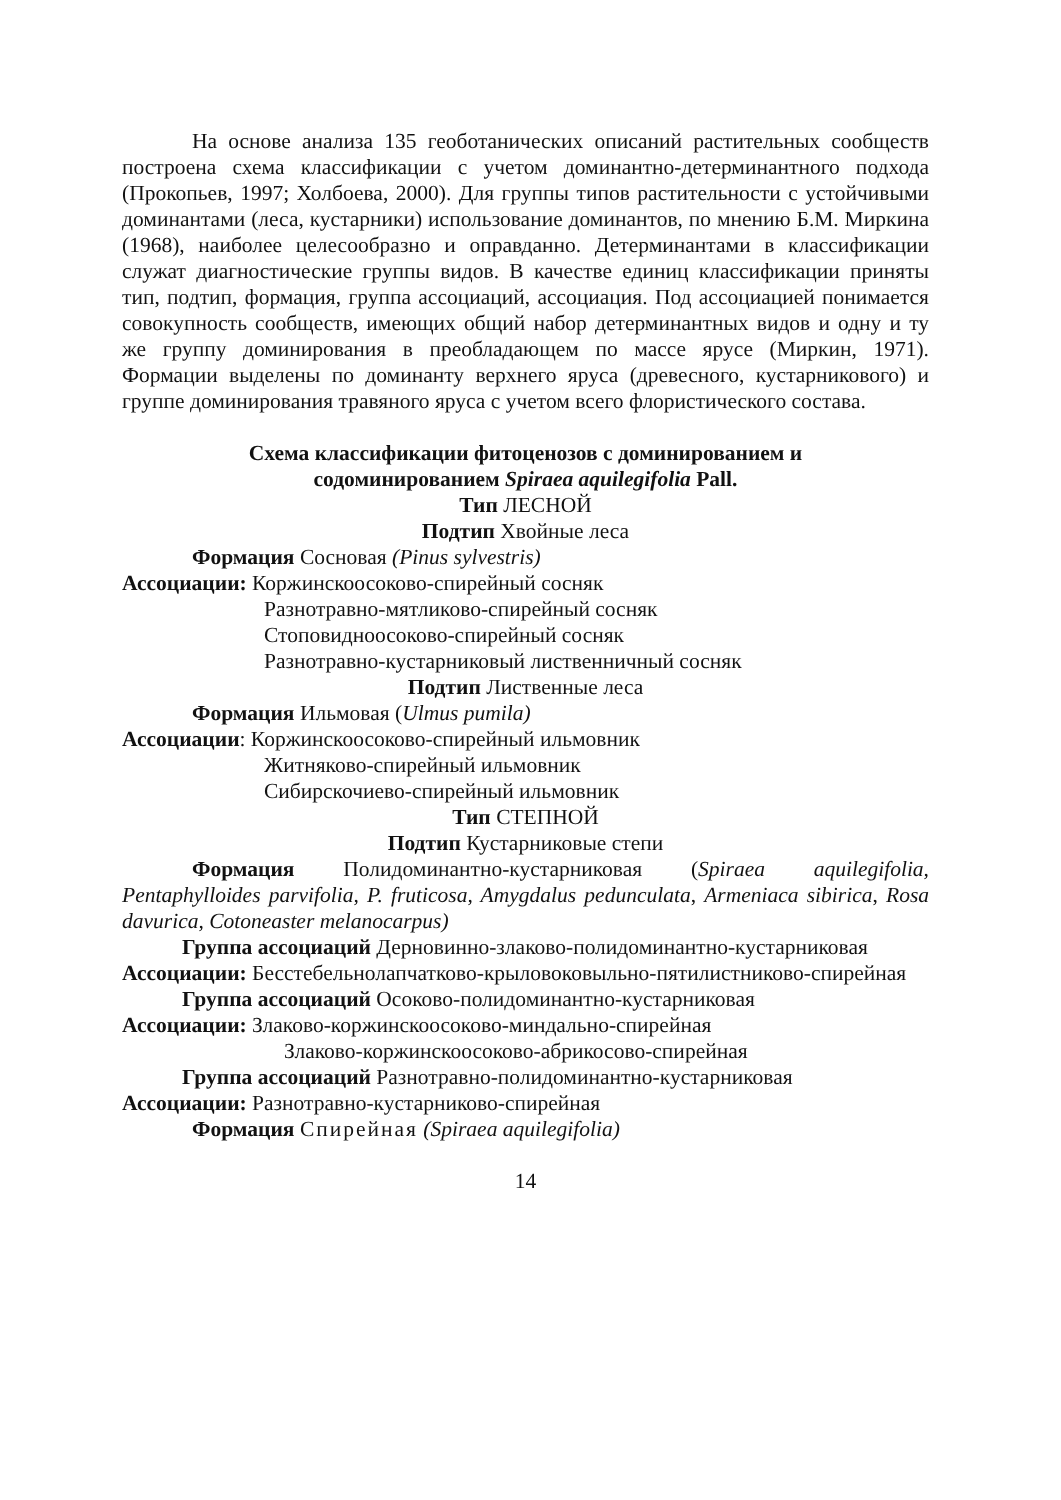На основе анализа 135 геоботанических описаний растительных сообществ построена схема классификации с учетом доминантно-детерминантного подхода (Прокопьев, 1997; Холбоева, 2000). Для группы типов растительности с устойчивыми доминантами (леса, кустарники) использование доминантов, по мнению Б.М. Миркина (1968), наиболее целесообразно и оправданно. Детерминантами в классификации служат диагностические группы видов. В качестве единиц классификации приняты тип, подтип, формация, группа ассоциаций, ассоциация. Под ассоциацией понимается совокупность сообществ, имеющих общий набор детерминантных видов и одну и ту же группу доминирования в преобладающем по массе ярусе (Миркин, 1971). Формации выделены по доминанту верхнего яруса (древесного, кустарникового) и группе доминирования травяного яруса с учетом всего флористического состава.
Схема классификации фитоценозов с доминированием и
содоминированием Spiraea aquilegifolia Pall.
Тип ЛЕСНОЙ
Подтип Хвойные леса
Формация Сосновая (Pinus sylvestris)
Ассоциации: Коржинскоосоково-спирейный сосняк
Разнотравно-мятликово-спирейный сосняк
Стоповидноосоково-спирейный сосняк
Разнотравно-кустарниковый лиственничный сосняк
Подтип Лиственные леса
Формация Ильмовая (Ulmus pumila)
Ассоциации: Коржинскоосоково-спирейный ильмовник
Житняково-спирейный ильмовник
Сибирскочиево-спирейный ильмовник
Тип СТЕПНОЙ
Подтип Кустарниковые степи
Формация Полидоминантно-кустарниковая (Spiraea aquilegifolia, Pentaphylloides parvifolia, P. fruticosa, Amygdalus pedunculata, Armeniaca sibirica, Rosa davurica, Cotoneaster melanocarpus)
Группа ассоциаций Дерновинно-злаково-полидоминантно-кустарниковая
Ассоциации: Бесстебельнолапчатково-крыловоковыльно-пятилистниково-спирейная
Группа ассоциаций Осоково-полидоминантно-кустарниковая
Ассоциации: Злаково-коржинскоосоково-миндально-спирейная
Злаково-коржинскоосоково-абрикосово-спирейная
Группа ассоциаций Разнотравно-полидоминантно-кустарниковая
Ассоциации: Разнотравно-кустарниково-спирейная
Формация Спирейная (Spiraea aquilegifolia)
14